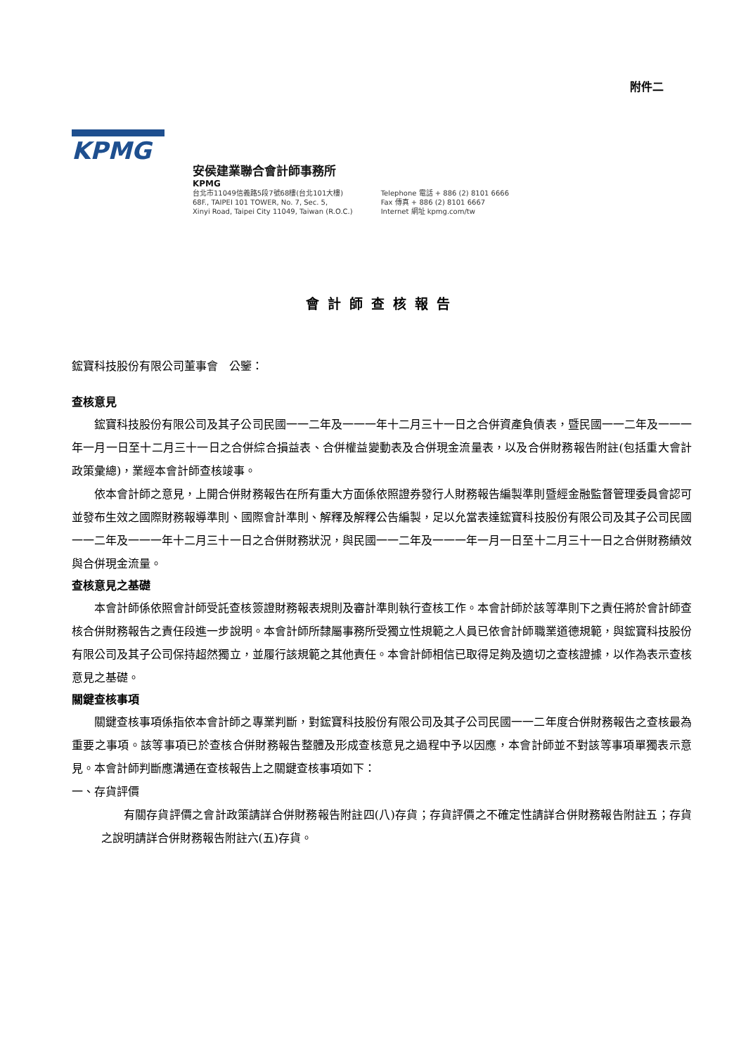附件二
KPMG
安侯建業聯合會計師事務所
KPMG
台北市11049信義路5段7號68樓(台北101大樓)
68F., TAIPEI 101 TOWER, No. 7, Sec. 5,
Xinyi Road, Taipei City 11049, Taiwan (R.O.C.)
Telephone 電話 + 886 (2) 8101 6666
Fax 傳真 + 886 (2) 8101 6667
Internet 網址 kpmg.com/tw
會計師查核報告
鋐寶科技股份有限公司董事會　公鑒：
查核意見
鋐寶科技股份有限公司及其子公司民國一一二年及一一一年十二月三十一日之合併資產負債表，暨民國一一二年及一一一年一月一日至十二月三十一日之合併綜合損益表、合併權益變動表及合併現金流量表，以及合併財務報告附註(包括重大會計政策彙總)，業經本會計師查核竣事。
依本會計師之意見，上開合併財務報告在所有重大方面係依照證券發行人財務報告編製準則暨經金融監督管理委員會認可並發布生效之國際財務報導準則、國際會計準則、解釋及解釋公告編製，足以允當表達鋐寶科技股份有限公司及其子公司民國一一二年及一一一年十二月三十一日之合併財務狀況，與民國一一二年及一一一年一月一日至十二月三十一日之合併財務績效與合併現金流量。
查核意見之基礎
本會計師係依照會計師受託查核簽證財務報表規則及審計準則執行查核工作。本會計師於該等準則下之責任將於會計師查核合併財務報告之責任段進一步說明。本會計師所隸屬事務所受獨立性規範之人員已依會計師職業道德規範，與鋐寶科技股份有限公司及其子公司保持超然獨立，並履行該規範之其他責任。本會計師相信已取得足夠及適切之查核證據，以作為表示查核意見之基礎。
關鍵查核事項
關鍵查核事項係指依本會計師之專業判斷，對鋐寶科技股份有限公司及其子公司民國一一二年度合併財務報告之查核最為重要之事項。該等事項已於查核合併財務報告整體及形成查核意見之過程中予以因應，本會計師並不對該等事項單獨表示意見。本會計師判斷應溝通在查核報告上之關鍵查核事項如下：
一、存貨評價
有關存貨評價之會計政策請詳合併財務報告附註四(八)存貨；存貨評價之不確定性請詳合併財務報告附註五；存貨之說明請詳合併財務報告附註六(五)存貨。